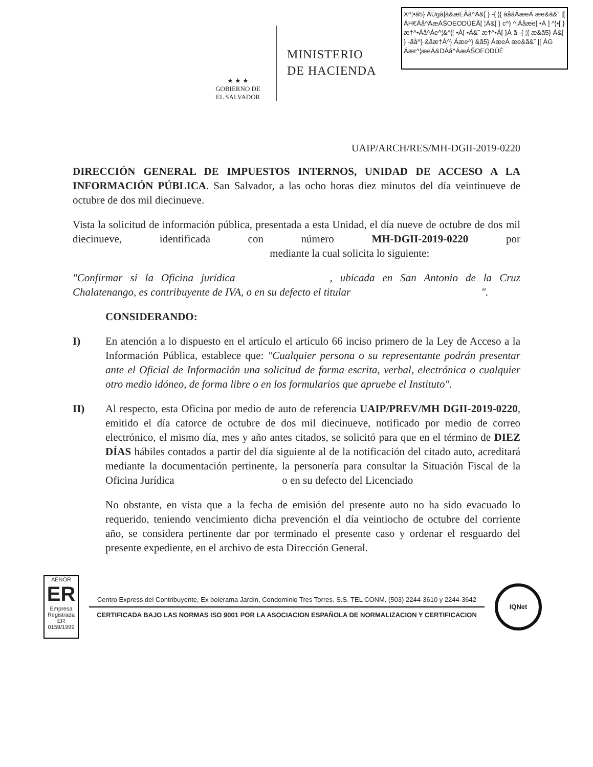X^¦•ã5} ÁÚgà|ã&æÉÃã^Á&[ } -{ ¦{ ãåãÁæeÁ æe&ã&˜ |[ ÁH€Áå^ÁæÁŠOEODÚÉÃ[ ¦Á&[ } c^} ^¦Áåæe[ •Á ] ^¦•[ }æ†^•Áå^Áe^¦&^¦[ •Á[ •Á&˜ æ†^•Á[ }Á ã -{ ¦{ æ&ã5} Á&[ } -ãå^} &ãæ†Á^} Áæe^} &ã5} ÁæeÁ æe&ã&˜ |[ ÁG Áær^¦æeÁ&DÁå^ÁæÁŠOEODÚÈ
★ ★ ★
GOBIERNO DE
EL SALVADOR
MINISTERIO
DE HACIENDA
UAIP/ARCH/RES/MH-DGII-2019-0220
DIRECCIÓN GENERAL DE IMPUESTOS INTERNOS, UNIDAD DE ACCESO A LA INFORMACIÓN PÚBLICA. San Salvador, a las ocho horas diez minutos del día veintinueve de octubre de dos mil diecinueve.
Vista la solicitud de información pública, presentada a esta Unidad, el día nueve de octubre de dos mil diecinueve, identificada con número MH-DGII-2019-0220 por mediante la cual solicita lo siguiente:
"Confirmar si la Oficina jurídica , ubicada en San Antonio de la Cruz Chalatenango, es contribuyente de IVA, o en su defecto el titular ".
CONSIDERANDO:
I) En atención a lo dispuesto en el artículo el artículo 66 inciso primero de la Ley de Acceso a la Información Pública, establece que: "Cualquier persona o su representante podrán presentar ante el Oficial de Información una solicitud de forma escrita, verbal, electrónica o cualquier otro medio idóneo, de forma libre o en los formularios que apruebe el Instituto".
II) Al respecto, esta Oficina por medio de auto de referencia UAIP/PREV/MH DGII-2019-0220, emitido el día catorce de octubre de dos mil diecinueve, notificado por medio de correo electrónico, el mismo día, mes y año antes citados, se solicitó para que en el término de DIEZ DÍAS hábiles contados a partir del día siguiente al de la notificación del citado auto, acreditará mediante la documentación pertinente, la personería para consultar la Situación Fiscal de la Oficina Jurídica o en su defecto del Licenciado
No obstante, en vista que a la fecha de emisión del presente auto no ha sido evacuado lo requerido, teniendo vencimiento dicha prevención el día veintiocho de octubre del corriente año, se considera pertinente dar por terminado el presente caso y ordenar el resguardo del presente expediente, en el archivo de esta Dirección General.
AENOR
ER
Empresa Registrada
ER 0159/1999
Centro Express del Contribuyente, Ex bolerama Jardín, Condominio Tres Torres. S.S. TEL CONM. (503) 2244-3610 y 2244-3642
CERTIFICADA BAJO LAS NORMAS ISO 9001 POR LA ASOCIACION ESPAÑOLA DE NORMALIZACION Y CERTIFICACION
IQNet